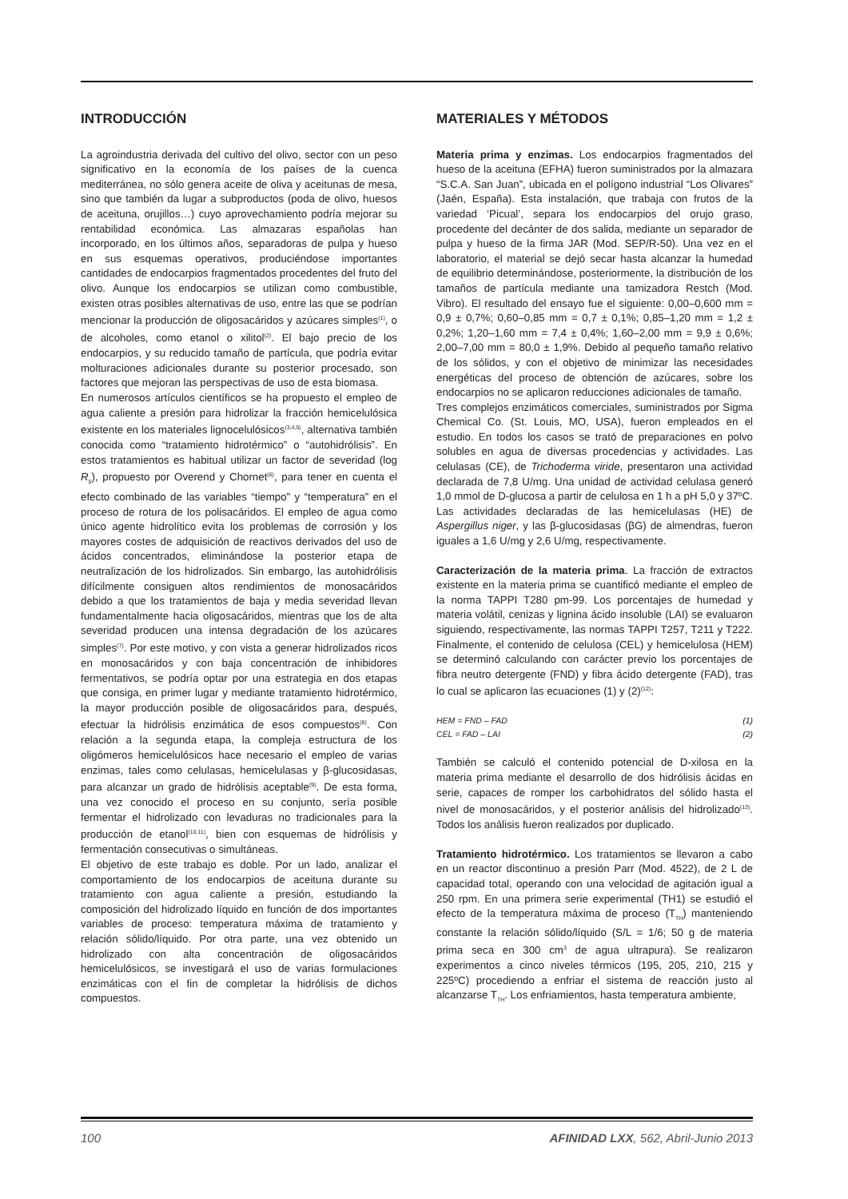INTRODUCCIÓN
La agroindustria derivada del cultivo del olivo, sector con un peso significativo en la economía de los países de la cuenca mediterránea, no sólo genera aceite de oliva y aceitunas de mesa, sino que también da lugar a subproductos (poda de olivo, huesos de aceituna, orujillos…) cuyo aprovechamiento podría mejorar su rentabilidad económica. Las almazaras españolas han incorporado, en los últimos años, separadoras de pulpa y hueso en sus esquemas operativos, produciéndose importantes cantidades de endocarpios fragmentados procedentes del fruto del olivo. Aunque los endocarpios se utilizan como combustible, existen otras posibles alternativas de uso, entre las que se podrían mencionar la producción de oligosacáridos y azúcares simples<sup>(1)</sup>, o de alcoholes, como etanol o xilitol<sup>(2)</sup>. El bajo precio de los endocarpios, y su reducido tamaño de partícula, que podría evitar molturaciones adicionales durante su posterior procesado, son factores que mejoran las perspectivas de uso de esta biomasa.
En numerosos artículos científicos se ha propuesto el empleo de agua caliente a presión para hidrolizar la fracción hemicelulósica existente en los materiales lignocelulósicos<sup>(3,4,5)</sup>, alternativa también conocida como “tratamiento hidrotérmico” o “autohidrólisis”. En estos tratamientos es habitual utilizar un factor de severidad (log R<sub>0</sub>), propuesto por Overend y Chornet<sup>(6)</sup>, para tener en cuenta el efecto combinado de las variables “tiempo” y “temperatura” en el proceso de rotura de los polisacáridos. El empleo de agua como único agente hidrolítico evita los problemas de corrosión y los mayores costes de adquisición de reactivos derivados del uso de ácidos concentrados, eliminándose la posterior etapa de neutralización de los hidrolizados. Sin embargo, las autohidrólisis difícilmente consiguen altos rendimientos de monosacáridos debido a que los tratamientos de baja y media severidad llevan fundamentalmente hacia oligosacáridos, mientras que los de alta severidad producen una intensa degradación de los azúcares simples<sup>(7)</sup>. Por este motivo, y con vista a generar hidrolizados ricos en monosacáridos y con baja concentración de inhibidores fermentativos, se podría optar por una estrategia en dos etapas que consiga, en primer lugar y mediante tratamiento hidrotérmico, la mayor producción posible de oligosacáridos para, después, efectuar la hidrólisis enzimática de esos compuestos<sup>(8)</sup>. Con relación a la segunda etapa, la compleja estructura de los oligómeros hemicelulósicos hace necesario el empleo de varias enzimas, tales como celulasas, hemicelulasas y β-glucosidasas, para alcanzar un grado de hidrólisis aceptable<sup>(9)</sup>. De esta forma, una vez conocido el proceso en su conjunto, sería posible fermentar el hidrolizado con levaduras no tradicionales para la producción de etanol<sup>(10,11)</sup>, bien con esquemas de hidrólisis y fermentación consecutivas o simultáneas.
El objetivo de este trabajo es doble. Por un lado, analizar el comportamiento de los endocarpios de aceituna durante su tratamiento con agua caliente a presión, estudiando la composición del hidrolizado líquido en función de dos importantes variables de proceso: temperatura máxima de tratamiento y relación sólido/líquido. Por otra parte, una vez obtenido un hidrolizado con alta concentración de oligosacáridos hemicelulósicos, se investigará el uso de varias formulaciones enzimáticas con el fin de completar la hidrólisis de dichos compuestos.
MATERIALES Y MÉTODOS
Materia prima y enzimas. Los endocarpios fragmentados del hueso de la aceituna (EFHA) fueron suministrados por la almazara “S.C.A. San Juan”, ubicada en el polígono industrial “Los Olivares” (Jaén, España). Esta instalación, que trabaja con frutos de la variedad ‘Picual’, separa los endocarpios del orujo graso, procedente del decánter de dos salida, mediante un separador de pulpa y hueso de la firma JAR (Mod. SEP/R-50). Una vez en el laboratorio, el material se dejó secar hasta alcanzar la humedad de equilibrio determinándose, posteriormente, la distribución de los tamaños de partícula mediante una tamizadora Restch (Mod. Vibro). El resultado del ensayo fue el siguiente: 0,00–0,600 mm = 0,9 ± 0,7%; 0,60–0,85 mm = 0,7 ± 0,1%; 0,85–1,20 mm = 1,2 ± 0,2%; 1,20–1,60 mm = 7,4 ± 0,4%; 1,60–2,00 mm = 9,9 ± 0,6%; 2,00–7,00 mm = 80,0 ± 1,9%. Debido al pequeño tamaño relativo de los sólidos, y con el objetivo de minimizar las necesidades energéticas del proceso de obtención de azúcares, sobre los endocarpios no se aplicaron reducciones adicionales de tamaño.
Tres complejos enzimáticos comerciales, suministrados por Sigma Chemical Co. (St. Louis, MO, USA), fueron empleados en el estudio. En todos los casos se trató de preparaciones en polvo solubles en agua de diversas procedencias y actividades. Las celulasas (CE), de Trichoderma viride, presentaron una actividad declarada de 7,8 U/mg. Una unidad de actividad celulasa generó 1,0 mmol de D-glucosa a partir de celulosa en 1 h a pH 5,0 y 37ºC. Las actividades declaradas de las hemicelulasas (HE) de Aspergillus niger, y las β-glucosidasas (βG) de almendras, fueron iguales a 1,6 U/mg y 2,6 U/mg, respectivamente.
Caracterización de la materia prima. La fracción de extractos existente en la materia prima se cuantificó mediante el empleo de la norma TAPPI T280 pm-99. Los porcentajes de humedad y materia volátil, cenizas y lignina ácido insoluble (LAI) se evaluaron siguiendo, respectivamente, las normas TAPPI T257, T211 y T222. Finalmente, el contenido de celulosa (CEL) y hemicelulosa (HEM) se determinó calculando con carácter previo los porcentajes de fibra neutro detergente (FND) y fibra ácido detergente (FAD), tras lo cual se aplicaron las ecuaciones (1) y (2)<sup>(12)</sup>:
HEM = FND – FAD (1)
CEL = FAD – LAI (2)
También se calculó el contenido potencial de D-xilosa en la materia prima mediante el desarrollo de dos hidrólisis ácidas en serie, capaces de romper los carbohidratos del sólido hasta el nivel de monosacáridos, y el posterior análisis del hidrolizado<sup>(13)</sup>. Todos los análisis fueron realizados por duplicado.
Tratamiento hidrotérmico. Los tratamientos se llevaron a cabo en un reactor discontinuo a presión Parr (Mod. 4522), de 2 L de capacidad total, operando con una velocidad de agitación igual a 250 rpm. En una primera serie experimental (TH1) se estudió el efecto de la temperatura máxima de proceso (T<sub>TH</sub>) manteniendo constante la relación sólido/líquido (S/L = 1/6; 50 g de materia prima seca en 300 cm<sup>3</sup> de agua ultrapura). Se realizaron experimentos a cinco niveles térmicos (195, 205, 210, 215 y 225ºC) procediendo a enfriar el sistema de reacción justo al alcanzarse T<sub>TH</sub>. Los enfriamientos, hasta temperatura ambiente,
100 AFINIDAD LXX, 562, Abril-Junio 2013